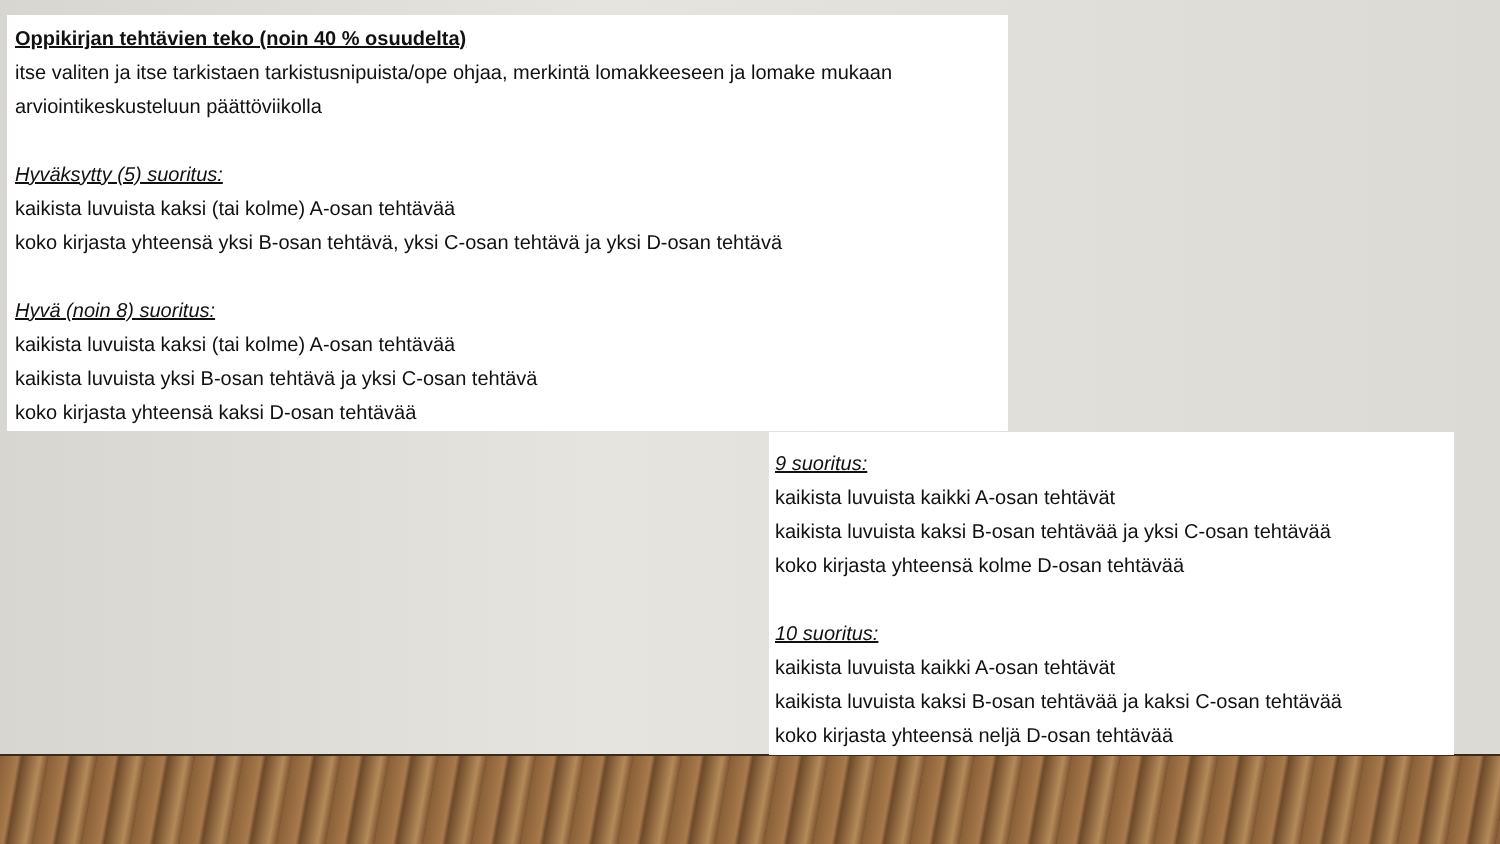Oppikirjan tehtävien teko (noin 40 % osuudelta)
itse valiten ja itse tarkistaen tarkistusnipuista/ope ohjaa, merkintä lomakkeeseen ja lomake mukaan arviointikeskusteluun päättöviikolla
Hyväksytty (5) suoritus:
kaikista luvuista kaksi (tai kolme) A-osan tehtävää
koko kirjasta yhteensä yksi B-osan tehtävä, yksi C-osan tehtävä ja yksi D-osan tehtävä
Hyvä (noin 8) suoritus:
kaikista luvuista kaksi (tai kolme) A-osan tehtävää
kaikista luvuista yksi B-osan tehtävä ja yksi C-osan tehtävä
koko kirjasta yhteensä kaksi D-osan tehtävää
9 suoritus:
kaikista luvuista kaikki A-osan tehtävät
kaikista luvuista kaksi B-osan tehtävää ja yksi C-osan tehtävää
koko kirjasta yhteensä kolme D-osan tehtävää
10 suoritus:
kaikista luvuista kaikki A-osan tehtävät
kaikista luvuista kaksi B-osan tehtävää ja kaksi C-osan tehtävää
koko kirjasta yhteensä neljä D-osan tehtävää